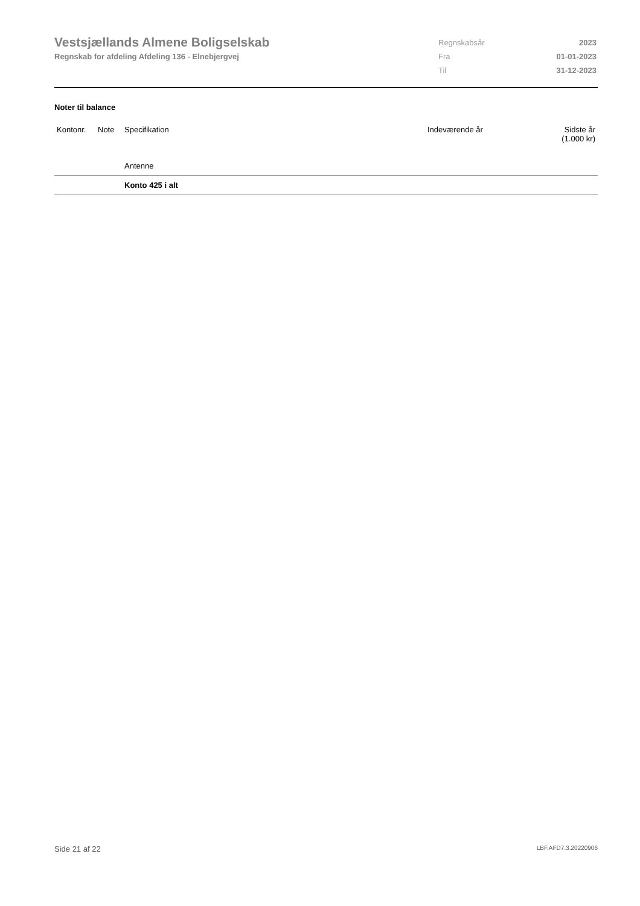Vestsjællands Almene Boligselskab
Regnskab for afdeling Afdeling 136 - Elnebjergvej
| Regnskabsår | 2023 |
| Fra | 01-01-2023 |
| Til | 31-12-2023 |
Noter til balance
| Kontonr. | Note | Specifikation | Indeværende år | Sidste år (1.000 kr) |
| --- | --- | --- | --- | --- |
| | | Antenne | | |
| | | Konto 425 i alt | | |
Side 21 af 22 LBF.AFD7.3.20220906